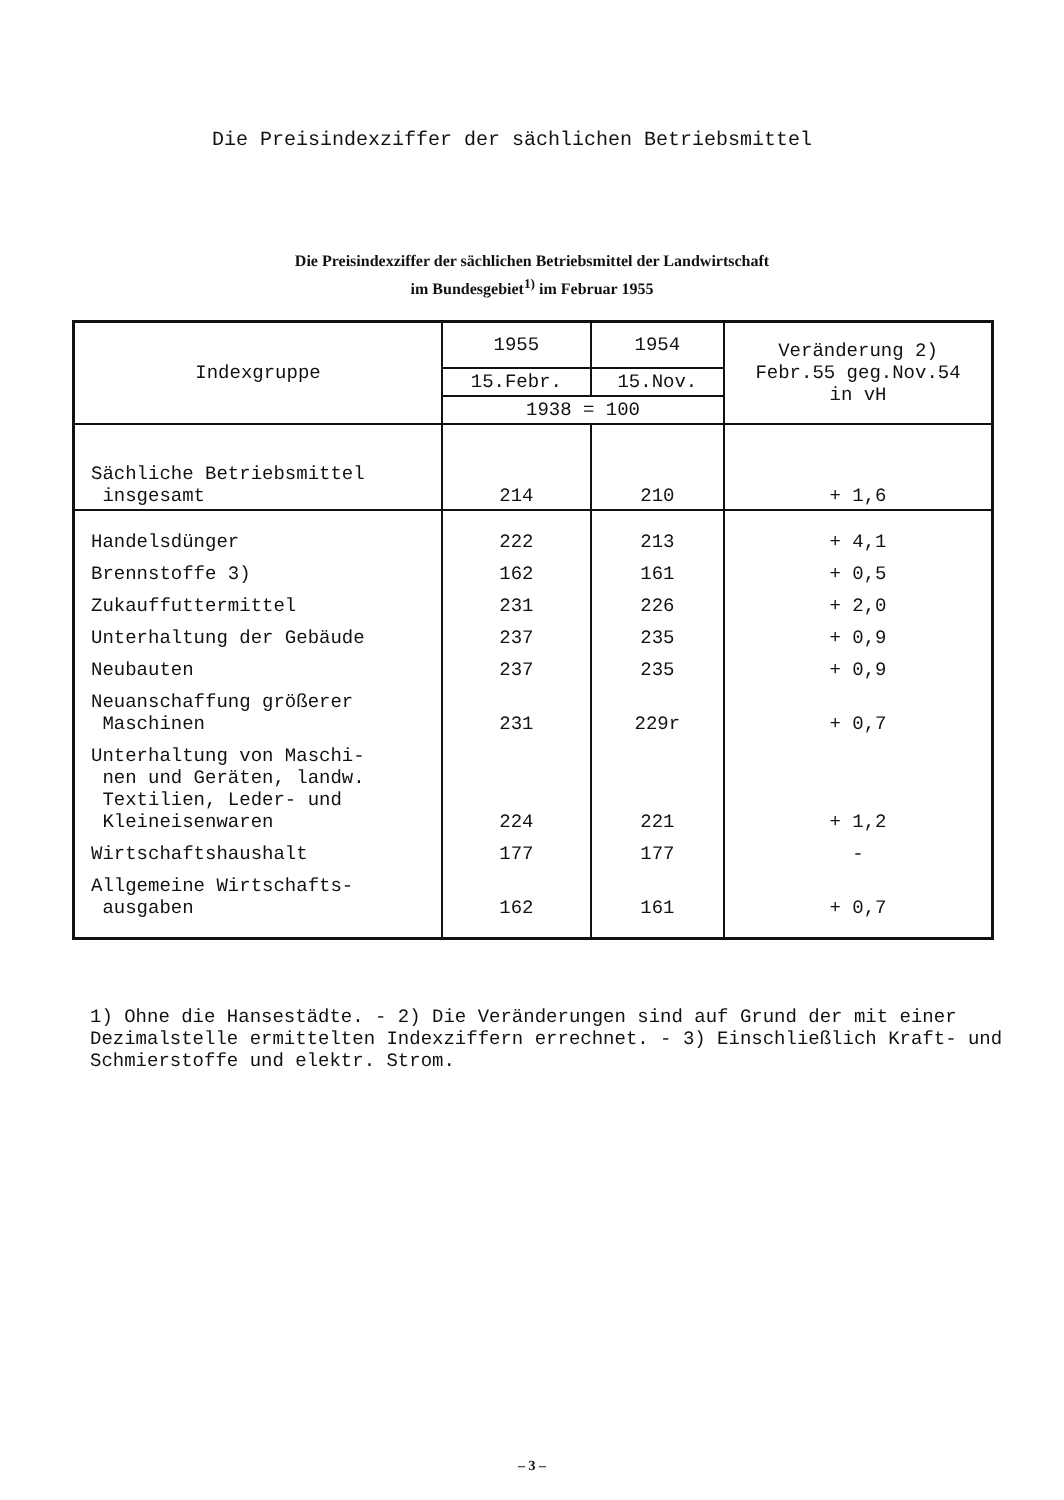Die Preisindexziffer der sächlichen Betriebsmittel
Die Preisindexziffer der sächlichen Betriebsmittel der Landwirtschaft
im Bundesgebiet<sup>1)</sup> im Februar 1955
| Indexgruppe | 1955 | 1954 | Veränderung 2) Febr.55 geg.Nov.54 in vH |
| --- | --- | --- | --- |
| | 15.Febr. | 15.Nov. | |
| | 1938 = 100 | | |
| Sächliche Betriebsmittel insgesamt | 214 | 210 | + 1,6 |
| Handelsdünger | 222 | 213 | + 4,1 |
| Brennstoffe 3) | 162 | 161 | + 0,5 |
| Zukauffuttermittel | 231 | 226 | + 2,0 |
| Unterhaltung der Gebäude | 237 | 235 | + 0,9 |
| Neubauten | 237 | 235 | + 0,9 |
| Neuanschaffung größerer Maschinen | 231 | 229r | + 0,7 |
| Unterhaltung von Maschi- nen und Geräten, landw. Textilien, Leder- und Kleineisenwaren | 224 | 221 | + 1,2 |
| Wirtschaftshaushalt | 177 | 177 | - |
| Allgemeine Wirtschafts- ausgaben | 162 | 161 | + 0,7 |
1) Ohne die Hansestädte. - 2) Die Veränderungen sind auf Grund der mit einer Dezimalstelle ermittelten Indexziffern errechnet. - 3) Einschließlich Kraft- und Schmierstoffe und elektr. Strom.
– 3 –